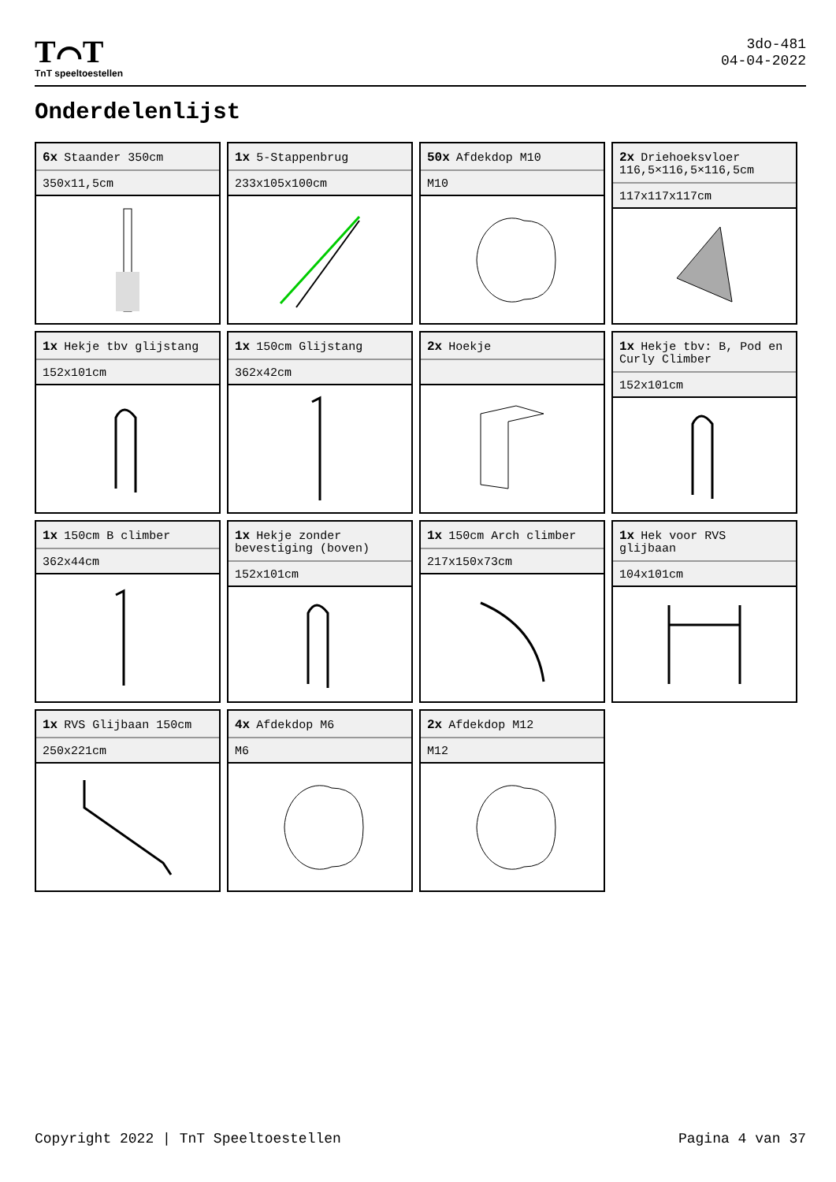T⌒T
TnT speeltoestellen
3do-481
04-04-2022
Onderdelenlijst
6x Staander 350cm
350x11,5cm
1x 5-Stappenbrug
233x105x100cm
50x Afdekdop M10
M10
2x Driehoeksvloer 116,5×116,5×116,5cm
117x117x117cm
1x Hekje tbv glijstang
152x101cm
1x 150cm Glijstang
362x42cm
2x Hoekje
1x Hekje tbv: B, Pod en Curly Climber
152x101cm
1x 150cm B climber
362x44cm
1x Hekje zonder bevestiging (boven)
152x101cm
1x 150cm Arch climber
217x150x73cm
1x Hek voor RVS glijbaan
104x101cm
1x RVS Glijbaan 150cm
250x221cm
4x Afdekdop M6
M6
2x Afdekdop M12
M12
Copyright 2022 | TnT Speeltoestellen Pagina 4 van 37